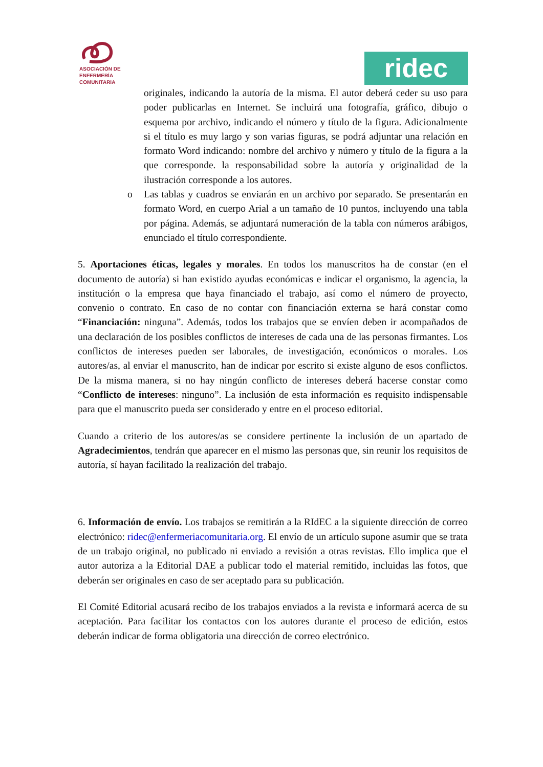ASOCIACIÓN DE
ENFERMERÍA
COMUNITARIA
ridec
originales, indicando la autoría de la misma. El autor deberá ceder su uso para poder publicarlas en Internet. Se incluirá una fotografía, gráfico, dibujo o esquema por archivo, indicando el número y título de la figura. Adicionalmente si el título es muy largo y son varias figuras, se podrá adjuntar una relación en formato Word indicando: nombre del archivo y número y título de la figura a la que corresponde. la responsabilidad sobre la autoría y originalidad de la ilustración corresponde a los autores.
o Las tablas y cuadros se enviarán en un archivo por separado. Se presentarán en formato Word, en cuerpo Arial a un tamaño de 10 puntos, incluyendo una tabla por página. Además, se adjuntará numeración de la tabla con números arábigos, enunciado el título correspondiente.
5. Aportaciones éticas, legales y morales. En todos los manuscritos ha de constar (en el documento de autoría) si han existido ayudas económicas e indicar el organismo, la agencia, la institución o la empresa que haya financiado el trabajo, así como el número de proyecto, convenio o contrato. En caso de no contar con financiación externa se hará constar como “Financiación: ninguna”. Además, todos los trabajos que se envíen deben ir acompañados de una declaración de los posibles conflictos de intereses de cada una de las personas firmantes. Los conflictos de intereses pueden ser laborales, de investigación, económicos o morales. Los autores/as, al enviar el manuscrito, han de indicar por escrito si existe alguno de esos conflictos. De la misma manera, si no hay ningún conflicto de intereses deberá hacerse constar como “Conflicto de intereses: ninguno”. La inclusión de esta información es requisito indispensable para que el manuscrito pueda ser considerado y entre en el proceso editorial.
Cuando a criterio de los autores/as se considere pertinente la inclusión de un apartado de Agradecimientos, tendrán que aparecer en el mismo las personas que, sin reunir los requisitos de autoría, sí hayan facilitado la realización del trabajo.
6. Información de envío. Los trabajos se remitirán a la RIdEC a la siguiente dirección de correo electrónico: ridec@enfermeriacomunitaria.org. El envío de un artículo supone asumir que se trata de un trabajo original, no publicado ni enviado a revisión a otras revistas. Ello implica que el autor autoriza a la Editorial DAE a publicar todo el material remitido, incluidas las fotos, que deberán ser originales en caso de ser aceptado para su publicación.
El Comité Editorial acusará recibo de los trabajos enviados a la revista e informará acerca de su aceptación. Para facilitar los contactos con los autores durante el proceso de edición, estos deberán indicar de forma obligatoria una dirección de correo electrónico.